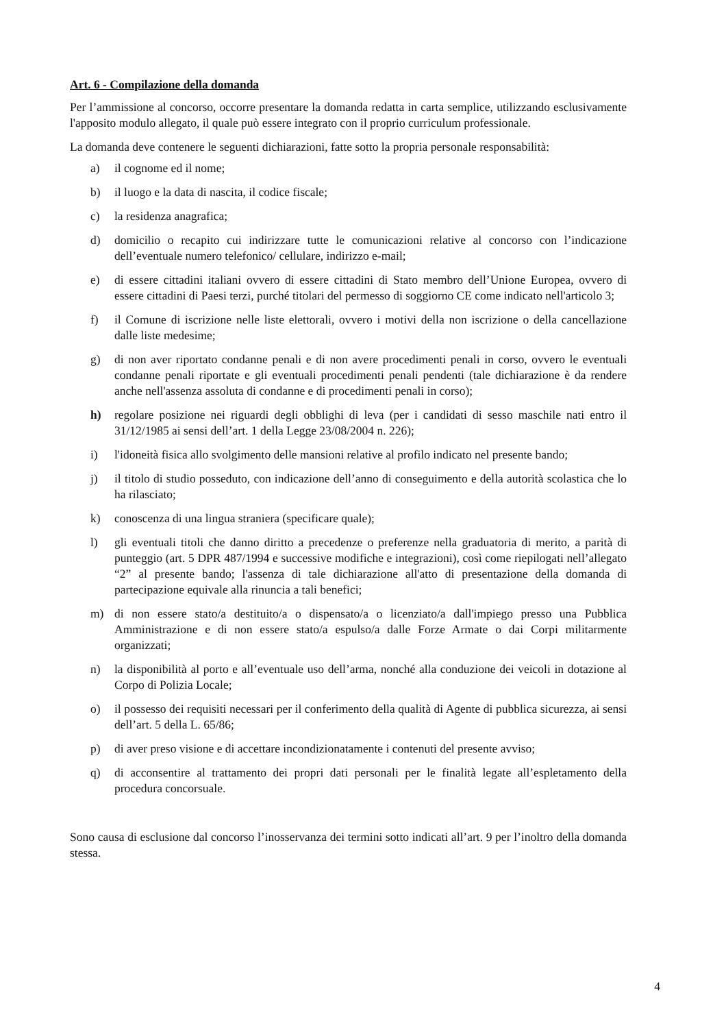Art. 6 - Compilazione della domanda
Per l’ammissione al concorso, occorre presentare la domanda redatta in carta semplice, utilizzando esclusivamente l'apposito modulo allegato, il quale può essere integrato con il proprio curriculum professionale.
La domanda deve contenere le seguenti dichiarazioni, fatte sotto la propria personale responsabilità:
a) il cognome ed il nome;
b) il luogo e la data di nascita, il codice fiscale;
c) la residenza anagrafica;
d) domicilio o recapito cui indirizzare tutte le comunicazioni relative al concorso con l’indicazione dell’eventuale numero telefonico/ cellulare, indirizzo e-mail;
e) di essere cittadini italiani ovvero di essere cittadini di Stato membro dell’Unione Europea, ovvero di essere cittadini di Paesi terzi, purché titolari del permesso di soggiorno CE come indicato nell'articolo 3;
f) il Comune di iscrizione nelle liste elettorali, ovvero i motivi della non iscrizione o della cancellazione dalle liste medesime;
g) di non aver riportato condanne penali e di non avere procedimenti penali in corso, ovvero le eventuali condanne penali riportate e gli eventuali procedimenti penali pendenti (tale dichiarazione è da rendere anche nell'assenza assoluta di condanne e di procedimenti penali in corso);
h) regolare posizione nei riguardi degli obblighi di leva (per i candidati di sesso maschile nati entro il 31/12/1985 ai sensi dell’art. 1 della Legge 23/08/2004 n. 226);
i) l'idoneità fisica allo svolgimento delle mansioni relative al profilo indicato nel presente bando;
j) il titolo di studio posseduto, con indicazione dell’anno di conseguimento e della autorità scolastica che lo ha rilasciato;
k) conoscenza di una lingua straniera (specificare quale);
l) gli eventuali titoli che danno diritto a precedenze o preferenze nella graduatoria di merito, a parità di punteggio (art. 5 DPR 487/1994 e successive modifiche e integrazioni), così come riepilogati nell’allegato “2” al presente bando; l'assenza di tale dichiarazione all'atto di presentazione della domanda di partecipazione equivale alla rinuncia a tali benefici;
m) di non essere stato/a destituito/a o dispensato/a o licenziato/a dall'impiego presso una Pubblica Amministrazione e di non essere stato/a espulso/a dalle Forze Armate o dai Corpi militarmente organizzati;
n) la disponibilità al porto e all’eventuale uso dell’arma, nonché alla conduzione dei veicoli in dotazione al Corpo di Polizia Locale;
o) il possesso dei requisiti necessari per il conferimento della qualità di Agente di pubblica sicurezza, ai sensi dell’art. 5 della L. 65/86;
p) di aver preso visione e di accettare incondizionatamente i contenuti del presente avviso;
q) di acconsentire al trattamento dei propri dati personali per le finalità legate all’espletamento della procedura concorsuale.
Sono causa di esclusione dal concorso l’inosservanza dei termini sotto indicati all’art. 9 per l’inoltro della domanda stessa.
4